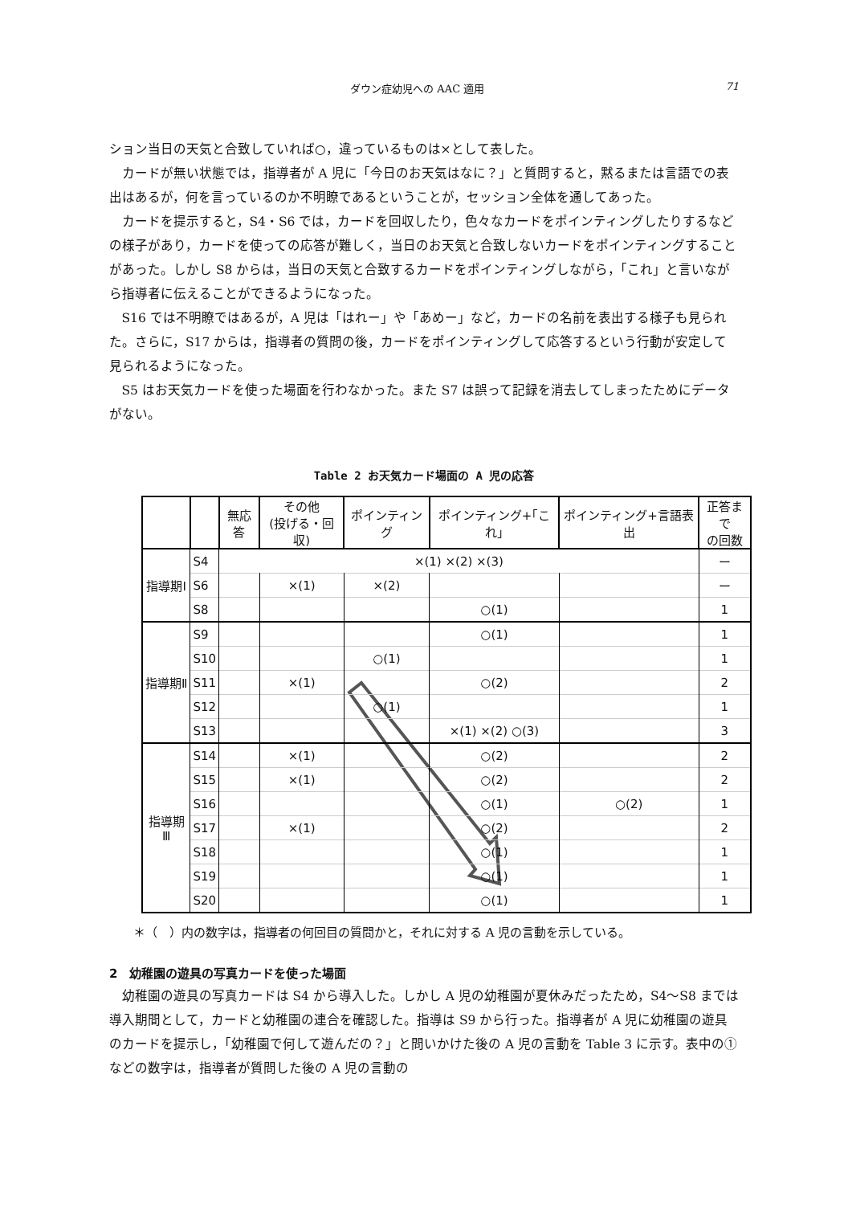ダウン症幼児への AAC 適用 71
ション当日の天気と合致していれば○，違っているものは×として表した。
カードが無い状態では，指導者が A 児に「今日のお天気はなに？」と質問すると，黙るまたは言語での表出はあるが，何を言っているのか不明瞭であるということが，セッション全体を通してあった。
カードを提示すると，S4・S6 では，カードを回収したり，色々なカードをポインティングしたりするなどの様子があり，カードを使っての応答が難しく，当日のお天気と合致しないカードをポインティングすることがあった。しかし S8 からは，当日の天気と合致するカードをポインティングしながら，「これ」と言いながら指導者に伝えることができるようになった。
S16 では不明瞭ではあるが，A 児は「はれー」や「あめー」など，カードの名前を表出する様子も見られた。さらに，S17 からは，指導者の質問の後，カードをポインティングして応答するという行動が安定して見られるようになった。
S5 はお天気カードを使った場面を行わなかった。また S7 は誤って記録を消去してしまったためにデータがない。
Table 2 お天気カード場面の A 児の応答
| | | 無応答 | その他 (投げる・回収) | ポインティング | ポインティング+｢これ｣ | ポインティング+言語表出 | 正答まで の回数 |
| --- | --- | --- | --- | --- | --- | --- | --- |
| 指導期Ⅰ | S4 | ×(1) ×(2) ×(3) | | | | | ー |
| | S6 | | ×(1) | ×(2) | | | ー |
| | S8 | | | | ○(1) | | 1 |
| 指導期Ⅱ | S9 | | | | ○(1) | | 1 |
| | S10 | | | ○(1) | | | 1 |
| | S11 | | ×(1) | | ○(2) | | 2 |
| | S12 | | | ○(1) | | | 1 |
| | S13 | | | | ×(1) ×(2) ○(3) | | 3 |
| 指導期Ⅲ | S14 | | ×(1) | | ○(2) | | 2 |
| | S15 | | ×(1) | | ○(2) | | 2 |
| | S16 | | | | ○(1) | ○(2) | 1 |
| | S17 | | ×(1) | | ○(2) | | 2 |
| | S18 | | | | ○(1) | | 1 |
| | S19 | | | | ○(1) | | 1 |
| | S20 | | | | ○(1) | | 1 |
＊（　）内の数字は，指導者の何回目の質問かと，それに対する A 児の言動を示している。
2　幼稚園の遊具の写真カードを使った場面
幼稚園の遊具の写真カードは S4 から導入した。しかし A 児の幼稚園が夏休みだったため，S4～S8 までは導入期間として，カードと幼稚園の連合を確認した。指導は S9 から行った。指導者が A 児に幼稚園の遊具のカードを提示し，「幼稚園で何して遊んだの？」と問いかけた後の A 児の言動を Table 3 に示す。表中の①などの数字は，指導者が質問した後の A 児の言動の